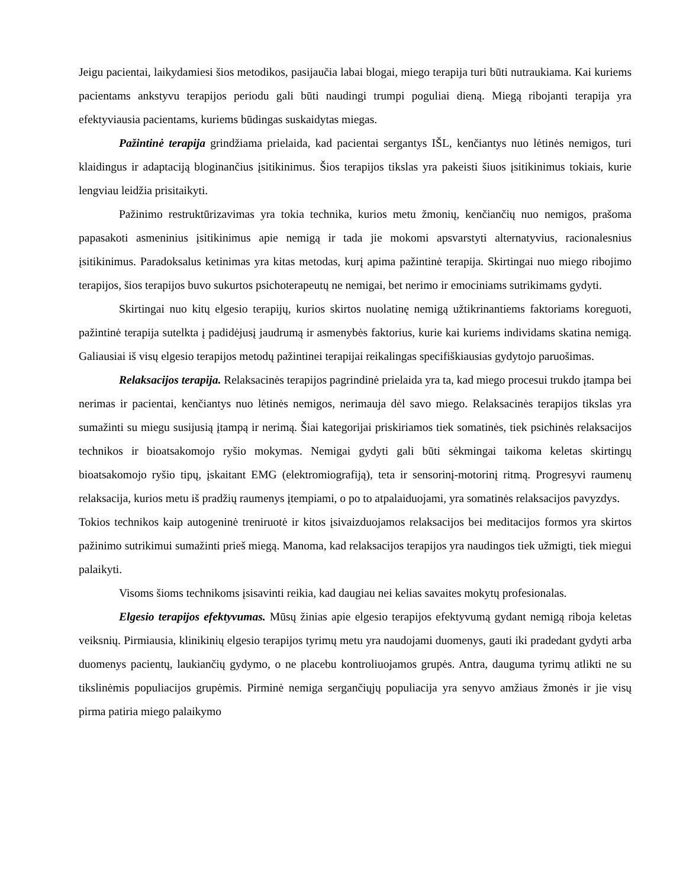Jeigu pacientai, laikydamiesi šios metodikos, pasijaučia labai blogai, miego terapija turi būti nutraukiama. Kai kuriems pacientams ankstyvu terapijos periodu gali būti naudingi trumpi poguliai dieną. Miegą ribojanti terapija yra efektyviausia pacientams, kuriems būdingas suskaidytas miegas.
Pažintinė terapija grindžiama prielaida, kad pacientai sergantys IŠL, kenčiantys nuo lėtinės nemigos, turi klaidingus ir adaptaciją bloginančius įsitikinimus. Šios terapijos tikslas yra pakeisti šiuos įsitikinimus tokiais, kurie lengviau leidžia prisitaikyti.
Pažinimo restruktūrizavimas yra tokia technika, kurios metu žmonių, kenčiančių nuo nemigos, prašoma papasakoti asmeninius įsitikinimus apie nemigą ir tada jie mokomi apsvarstyti alternatyvius, racionalesnius įsitikinimus. Paradoksalus ketinimas yra kitas metodas, kurį apima pažintinė terapija. Skirtingai nuo miego ribojimo terapijos, šios terapijos buvo sukurtos psichoterapeutų ne nemigai, bet nerimo ir emociniams sutrikimams gydyti.
Skirtingai nuo kitų elgesio terapijų, kurios skirtos nuolatinę nemigą užtikrinantiems faktoriams koreguoti, pažintinė terapija sutelkta į padidėjusį jaudrumą ir asmenybės faktorius, kurie kai kuriems individams skatina nemigą. Galiausiai iš visų elgesio terapijos metodų pažintinei terapijai reikalingas specifiškiausias gydytojo paruošimas.
Relaksacijos terapija. Relaksacinės terapijos pagrindinė prielaida yra ta, kad miego procesui trukdo įtampa bei nerimas ir pacientai, kenčiantys nuo lėtinės nemigos, nerimauja dėl savo miego. Relaksacinės terapijos tikslas yra sumažinti su miegu susijusią įtampą ir nerimą. Šiai kategorijai priskiriamos tiek somatinės, tiek psichinės relaksacijos technikos ir bioatsakomojo ryšio mokymas. Nemigai gydyti gali būti sėkmingai taikoma keletas skirtingų bioatsakomojo ryšio tipų, įskaitant EMG (elektromiografiją), teta ir sensorinį-motorinį ritmą. Progresyvi raumenų relaksacija, kurios metu iš pradžių raumenys įtempiami, o po to atpalaiduojami, yra somatinės relaksacijos pavyzdys.
Tokios technikos kaip autogeninė treniruotė ir kitos įsivaizduojamos relaksacijos bei meditacijos formos yra skirtos pažinimo sutrikimui sumažinti prieš miegą. Manoma, kad relaksacijos terapijos yra naudingos tiek užmigti, tiek miegui palaikyti.
Visoms šioms technikoms įsisavinti reikia, kad daugiau nei kelias savaites mokytų profesionalas.
Elgesio terapijos efektyvumas. Mūsų žinias apie elgesio terapijos efektyvumą gydant nemigą riboja keletas veiksnių. Pirmiausia, klinikinių elgesio terapijos tyrimų metu yra naudojami duomenys, gauti iki pradedant gydyti arba duomenys pacientų, laukiančių gydymo, o ne placebu kontroliuojamos grupės. Antra, dauguma tyrimų atlikti ne su tikslinėmis populiacijos grupėmis. Pirminė nemiga sergančiųjų populiacija yra senyvo amžiaus žmonės ir jie visų pirma patiria miego palaikymo